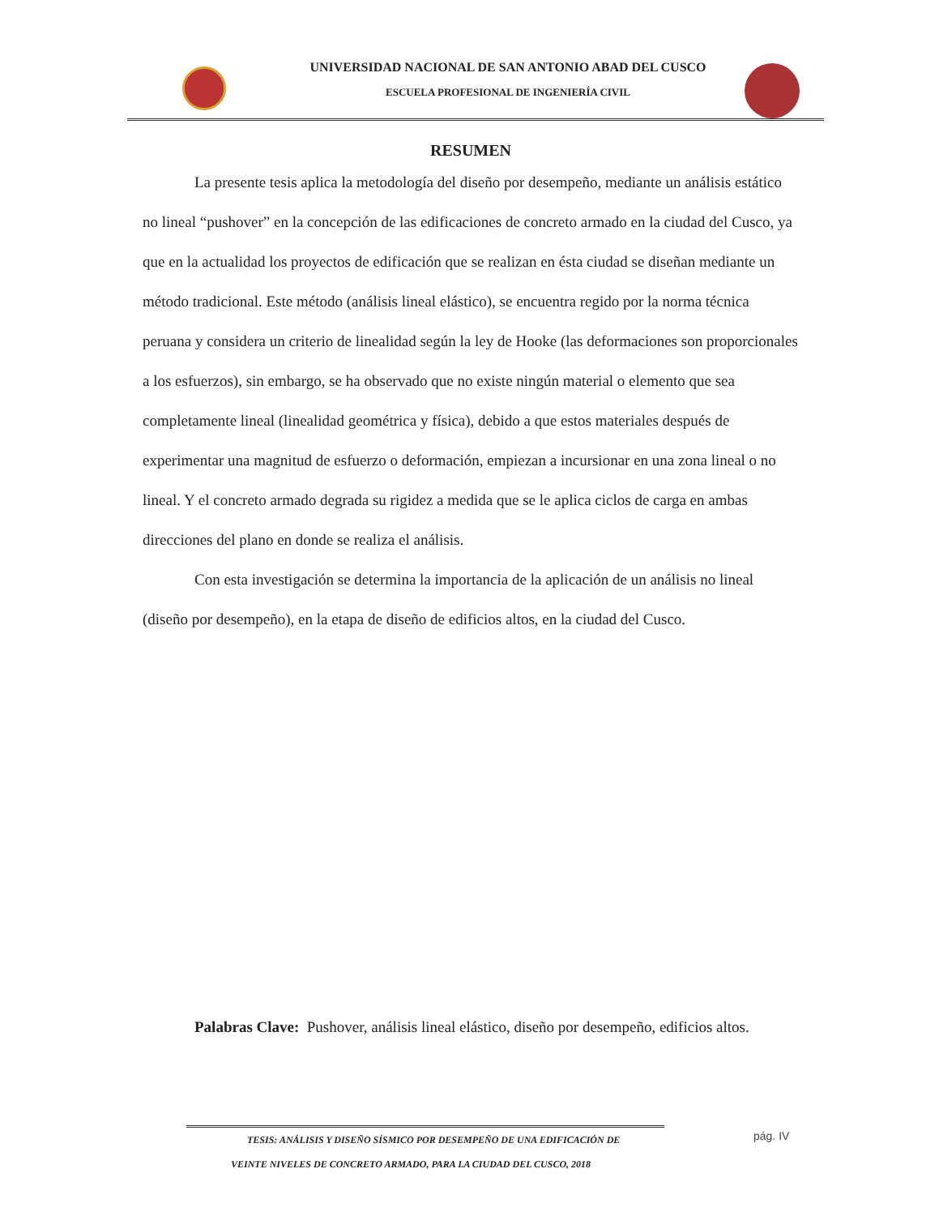UNIVERSIDAD NACIONAL DE SAN ANTONIO ABAD DEL CUSCO
ESCUELA PROFESIONAL DE INGENIERÍA CIVIL
RESUMEN
La presente tesis aplica la metodología del diseño por desempeño, mediante un análisis estático no lineal “pushover” en la concepción de las edificaciones de concreto armado en la ciudad del Cusco, ya que en la actualidad los proyectos de edificación que se realizan en ésta ciudad se diseñan mediante un método tradicional. Este método (análisis lineal elástico), se encuentra regido por la norma técnica peruana y considera un criterio de linealidad según la ley de Hooke (las deformaciones son proporcionales a los esfuerzos), sin embargo, se ha observado que no existe ningún material o elemento que sea completamente lineal (linealidad geométrica y física), debido a que estos materiales después de experimentar una magnitud de esfuerzo o deformación, empiezan a incursionar en una zona lineal o no lineal. Y el concreto armado degrada su rigidez a medida que se le aplica ciclos de carga en ambas direcciones del plano en donde se realiza el análisis.
Con esta investigación se determina la importancia de la aplicación de un análisis no lineal (diseño por desempeño), en la etapa de diseño de edificios altos, en la ciudad del Cusco.
Palabras Clave: Pushover, análisis lineal elástico, diseño por desempeño, edificios altos.
TESIS: ANÁLISIS Y DISEÑO SÍSMICO POR DESEMPEÑO DE UNA EDIFICACIÓN DE
VEINTE NIVELES DE CONCRETO ARMADO, PARA LA CIUDAD DEL CUSCO, 2018
pág. IV